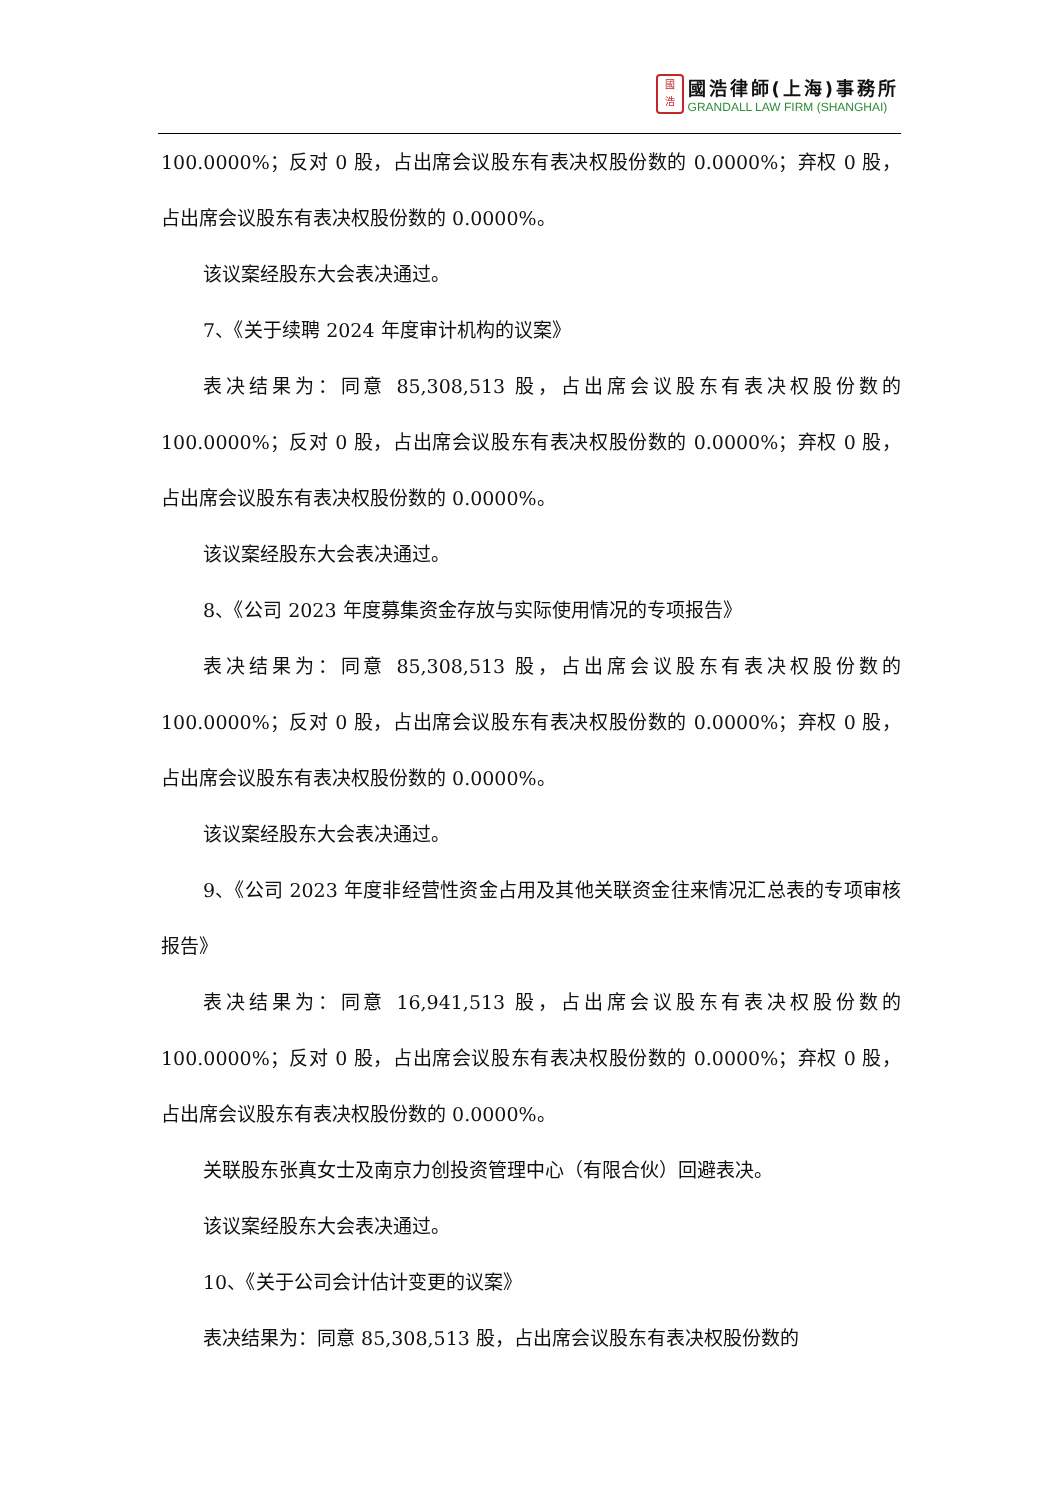國
浩
國浩律師(上海)事務所
GRANDALL LAW FIRM (SHANGHAI)
100.0000%；反对 0 股，占出席会议股东有表决权股份数的 0.0000%；弃权 0 股，占出席会议股东有表决权股份数的 0.0000%。
该议案经股东大会表决通过。
7、《关于续聘 2024 年度审计机构的议案》
表决结果为：同意 85,308,513 股，占出席会议股东有表决权股份数的 100.0000%；反对 0 股，占出席会议股东有表决权股份数的 0.0000%；弃权 0 股，占出席会议股东有表决权股份数的 0.0000%。
该议案经股东大会表决通过。
8、《公司 2023 年度募集资金存放与实际使用情况的专项报告》
表决结果为：同意 85,308,513 股，占出席会议股东有表决权股份数的 100.0000%；反对 0 股，占出席会议股东有表决权股份数的 0.0000%；弃权 0 股，占出席会议股东有表决权股份数的 0.0000%。
该议案经股东大会表决通过。
9、《公司 2023 年度非经营性资金占用及其他关联资金往来情况汇总表的专项审核报告》
表决结果为：同意 16,941,513 股，占出席会议股东有表决权股份数的 100.0000%；反对 0 股，占出席会议股东有表决权股份数的 0.0000%；弃权 0 股，占出席会议股东有表决权股份数的 0.0000%。
关联股东张真女士及南京力创投资管理中心（有限合伙）回避表决。
该议案经股东大会表决通过。
10、《关于公司会计估计变更的议案》
表决结果为：同意 85,308,513 股，占出席会议股东有表决权股份数的